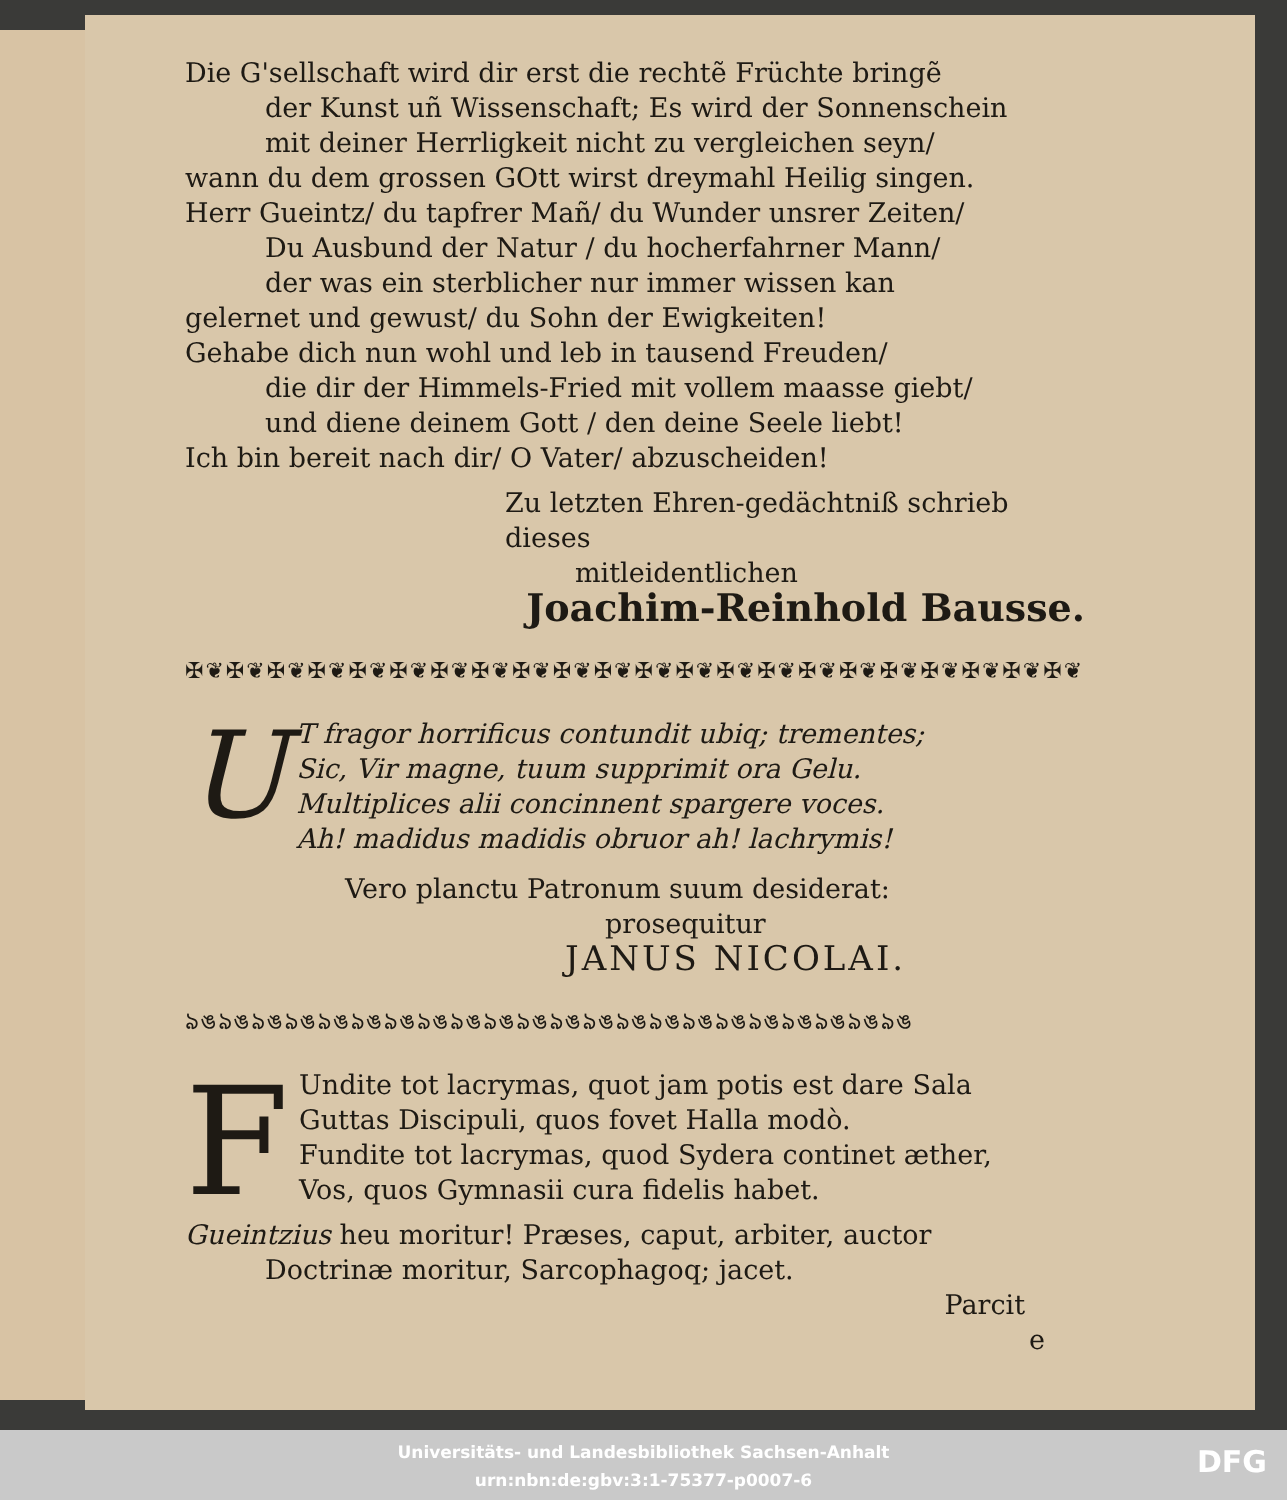Die G'sellschaft wird dir erst die rechtẽ Früchte bringẽ
der Kunst uñ Wissenschaft; Es wird der Sonnenschein
mit deiner Herrligkeit nicht zu vergleichen seyn/
wann du dem grossen GOtt wirst dreymahl Heilig singen.
Herr Gueintz/ du tapfrer Mañ/ du Wunder unsrer Zeiten/
Du Ausbund der Natur / du hocherfahrner Mann/
der was ein sterblicher nur immer wissen kan
gelernet und gewust/ du Sohn der Ewigkeiten!
Gehabe dich nun wohl und leb in tausend Freuden/
die dir der Himmels-Fried mit vollem maasse giebt/
und diene deinem Gott / den deine Seele liebt!
Ich bin bereit nach dir/ O Vater/ abzuscheiden!
Zu letzten Ehren-gedächtniß schrieb dieses
mitleidentlichen
Joachim-Reinhold Bausse.
✠❦✠❦✠❦✠❦✠❦✠❦✠❦✠❦✠❦✠❦✠❦✠❦✠❦✠❦✠❦✠❦✠❦✠❦✠❦✠❦✠❦✠❦✠❦✠❦✠❦✠❦✠❦
U
T fragor horrificus contundit ubiq; trementes;
Sic, Vir magne, tuum supprimit ora Gelu.
Multiplices alii concinnent spargere voces.
Ah! madidus madidis obruor ah! lachrymis!
Vero planctu Patronum suum desiderat:
prosequitur
JANUS NICOLAI.
ঌঙঌঙঌঙঌঙঌঙঌঙঌঙঌঙঌঙঌঙঌঙঌঙঌঙঌঙঌঙঌঙঌঙঌঙঌঙঌঙঌঙঌঙ
F
Undite tot lacrymas, quot jam potis est dare Sala
Guttas Discipuli, quos fovet Halla modò.
Fundite tot lacrymas, quod Sydera continet æther,
Vos, quos Gymnasii cura fidelis habet.
Gueintzius heu moritur! Præses, caput, arbiter, auctor
Doctrinæ moritur, Sarcophagoq; jacet.
Parcit
e
Universitäts- und Landesbibliothek Sachsen-Anhalt
urn:nbn:de:gbv:3:1-75377-p0007-6
DFG